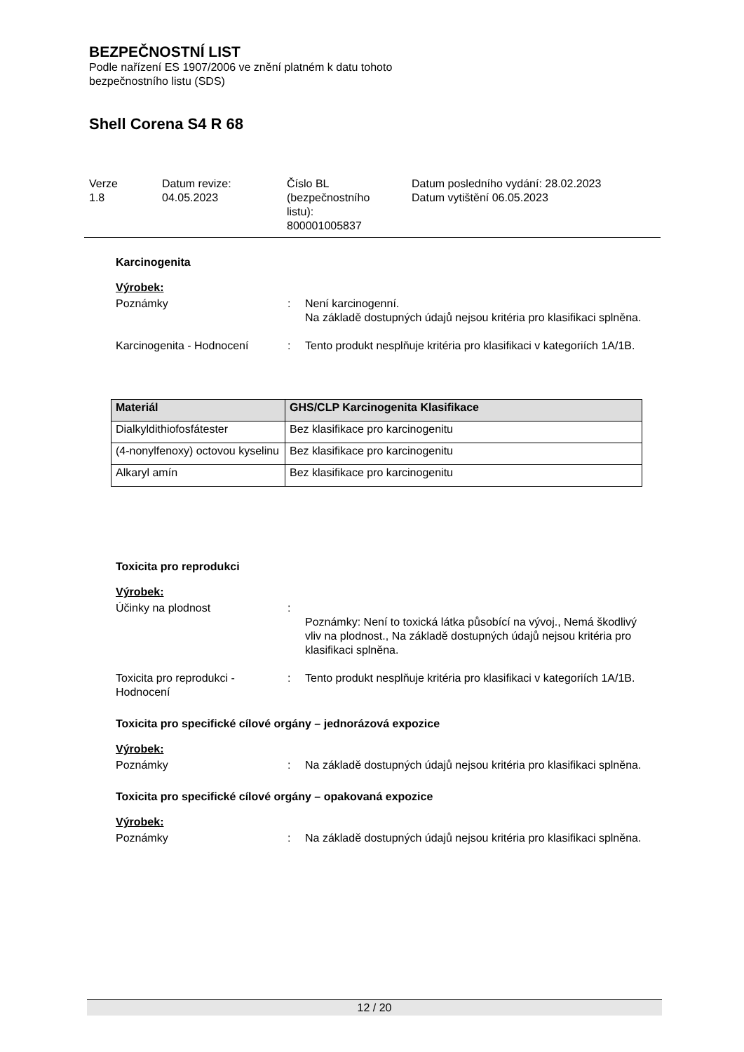BEZPEČNOSTNÍ LIST
Podle nařízení ES 1907/2006 ve znění platném k datu tohoto
bezpečnostního listu (SDS)
Shell Corena S4 R 68
Verze
1.8
Datum revize:
04.05.2023
Číslo BL
(bezpečnostního
listu):
800001005837
Datum posledního vydání: 28.02.2023
Datum vytištění 06.05.2023
Karcinogenita
Výrobek:
Poznámky : Není karcinogenní.
Na základě dostupných údajů nejsou kritéria pro klasifikaci splněna.
Karcinogenita - Hodnocení : Tento produkt nesplňuje kritéria pro klasifikaci v kategoriích 1A/1B.
| Materiál | GHS/CLP Karcinogenita Klasifikace |
| --- | --- |
| Dialkyldithiofosfátester | Bez klasifikace pro karcinogenitu |
| (4-nonylfenoxy) octovou kyselinu | Bez klasifikace pro karcinogenitu |
| Alkaryl amín | Bez klasifikace pro karcinogenitu |
Toxicita pro reprodukci
Výrobek:
Účinky na plodnost :
Poznámky: Není to toxická látka působící na vývoj., Nemá škodlivý vliv na plodnost., Na základě dostupných údajů nejsou kritéria pro klasifikaci splněna.
Toxicita pro reprodukci - Hodnocení
: Tento produkt nesplňuje kritéria pro klasifikaci v kategoriích 1A/1B.
Toxicita pro specifické cílové orgány – jednorázová expozice
Výrobek:
Poznámky : Na základě dostupných údajů nejsou kritéria pro klasifikaci splněna.
Toxicita pro specifické cílové orgány – opakovaná expozice
Výrobek:
Poznámky : Na základě dostupných údajů nejsou kritéria pro klasifikaci splněna.
12 / 20